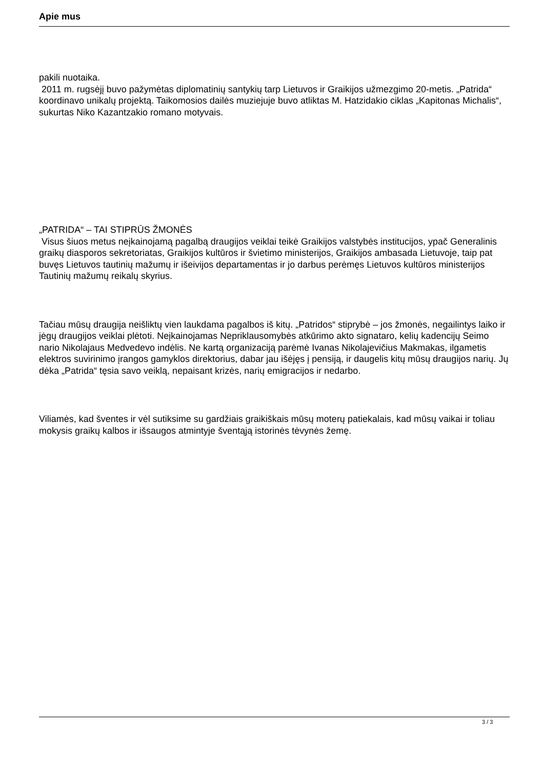Apie mus
pakili nuotaika.
2011 m. rugsėjį buvo pažymėtas diplomatinių santykių tarp Lietuvos ir Graikijos užmezgimo 20-metis. „Patrida“ koordinavo unikalų projektą. Taikomosios dailės muziejuje buvo atliktas M. Hatzidakio ciklas „Kapitonas Michalis“, sukurtas Niko Kazantzakio romano motyvais.
„PATRIDA“ – TAI STIPRŪS ŽMONĖS
Visus šiuos metus neįkainojamą pagalbą draugijos veiklai teikė Graikijos valstybės institucijos, ypač Generalinis graikų diasporos sekretoriatas, Graikijos kultūros ir švietimo ministerijos, Graikijos ambasada Lietuvoje, taip pat buvęs Lietuvos tautinių mažumų ir išeivijos departamentas ir jo darbus perėmęs Lietuvos kultūros ministerijos Tautinių mažumų reikalų skyrius.
Tačiau mūsų draugija neišliktų vien laukdama pagalbos iš kitų. „Patridos“ stiprybė – jos žmonės, negailintys laiko ir jėgų draugijos veiklai plėtoti. Neįkainojamas Nepriklausomybės atkūrimo akto signataro, kelių kadencijų Seimo nario Nikolajaus Medvedevo indėlis. Ne kartą organizaciją parėmė Ivanas Nikolajevičius Makmakas, ilgametis elektros suvirinimo įrangos gamyklos direktorius, dabar jau išėjęs į pensiją, ir daugelis kitų mūsų draugijos narių. Jų dėka „Patrida“ tęsia savo veiklą, nepaisant krizės, narių emigracijos ir nedarbo.
Viliamės, kad šventes ir vėl sutiksime su gardžiais graikiškais mūsų moterų patiekalais, kad mūsų vaikai ir toliau mokysis graikų kalbos ir išsaugos atmintyje šventąją istorinės tėvynės žemę.
3 / 3